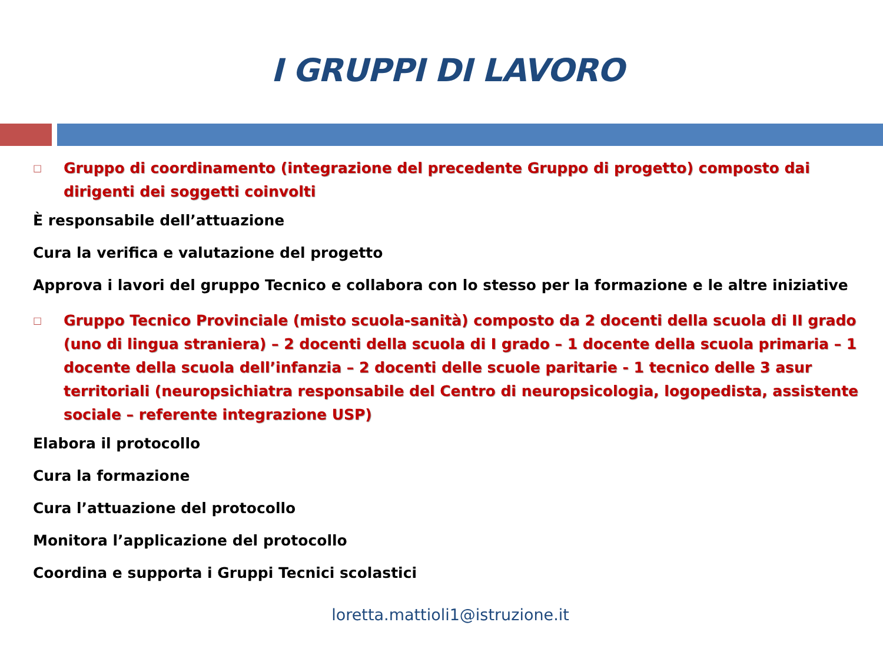I GRUPPI DI LAVORO
□ Gruppo di coordinamento (integrazione del precedente Gruppo di progetto) composto dai dirigenti dei soggetti coinvolti
È responsabile dell’attuazione
Cura la verifica e valutazione del progetto
Approva i lavori del gruppo Tecnico e collabora con lo stesso per la formazione e le altre iniziative
□ Gruppo Tecnico Provinciale (misto scuola-sanità) composto da 2 docenti della scuola di II grado (uno di lingua straniera) – 2 docenti della scuola di I grado – 1 docente della scuola primaria – 1 docente della scuola dell’infanzia – 2 docenti delle scuole paritarie - 1 tecnico delle 3 asur territoriali (neuropsichiatra responsabile del Centro di neuropsicologia, logopedista, assistente sociale – referente integrazione USP)
Elabora il protocollo
Cura la formazione
Cura l’attuazione del protocollo
Monitora l’applicazione del protocollo
Coordina e supporta i Gruppi Tecnici scolastici
loretta.mattioli1@istruzione.it